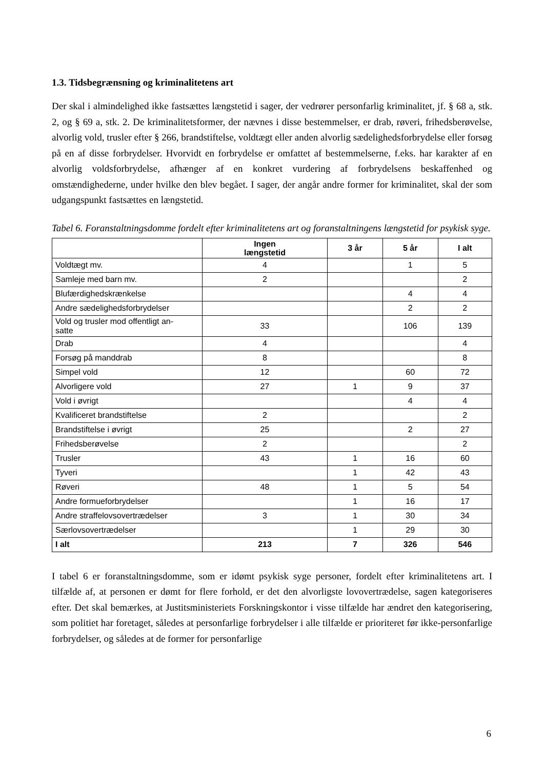1.3. Tidsbegrænsning og kriminalitetens art
Der skal i almindelighed ikke fastsættes længstetid i sager, der vedrører personfarlig kriminalitet, jf. § 68 a, stk. 2, og § 69 a, stk. 2. De kriminalitetsformer, der nævnes i disse bestemmelser, er drab, røveri, frihedsberøvelse, alvorlig vold, trusler efter § 266, brandstiftelse, voldtægt eller anden alvorlig sædelighedsforbrydelse eller forsøg på en af disse forbrydelser. Hvorvidt en forbrydelse er omfattet af bestemmelserne, f.eks. har karakter af en alvorlig voldsforbrydelse, afhænger af en konkret vurdering af forbrydelsens beskaffenhed og omstændighederne, under hvilke den blev begået. I sager, der angår andre former for kriminalitet, skal der som udgangspunkt fastsættes en længstetid.
Tabel 6. Foranstaltningsdomme fordelt efter kriminalitetens art og foranstaltningens længstetid for psykisk syge.
| | Ingen længstetid | 3 år | 5 år | I alt |
| --- | --- | --- | --- | --- |
| Voldtægt mv. | 4 | | 1 | 5 |
| Samleje med barn mv. | 2 | | | 2 |
| Blufærdighedskrænkelse | | | 4 | 4 |
| Andre sædelighedsforbrydelser | | | 2 | 2 |
| Vold og trusler mod offentligt an- satte | 33 | | 106 | 139 |
| Drab | 4 | | | 4 |
| Forsøg på manddrab | 8 | | | 8 |
| Simpel vold | 12 | | 60 | 72 |
| Alvorligere vold | 27 | 1 | 9 | 37 |
| Vold i øvrigt | | | 4 | 4 |
| Kvalificeret brandstiftelse | 2 | | | 2 |
| Brandstiftelse i øvrigt | 25 | | 2 | 27 |
| Frihedsberøvelse | 2 | | | 2 |
| Trusler | 43 | 1 | 16 | 60 |
| Tyveri | | 1 | 42 | 43 |
| Røveri | 48 | 1 | 5 | 54 |
| Andre formueforbrydelser | | 1 | 16 | 17 |
| Andre straffelovsovertrædelser | 3 | 1 | 30 | 34 |
| Særlovsovertrædelser | | 1 | 29 | 30 |
| I alt | 213 | 7 | 326 | 546 |
I tabel 6 er foranstaltningsdomme, som er idømt psykisk syge personer, fordelt efter kriminalitetens art. I tilfælde af, at personen er dømt for flere forhold, er det den alvorligste lovovertrædelse, sagen kategoriseres efter. Det skal bemærkes, at Justitsministeriets Forskningskontor i visse tilfælde har ændret den kategorisering, som politiet har foretaget, således at personfarlige forbrydelser i alle tilfælde er prioriteret før ikke-personfarlige forbrydelser, og således at de former for personfarlige
6